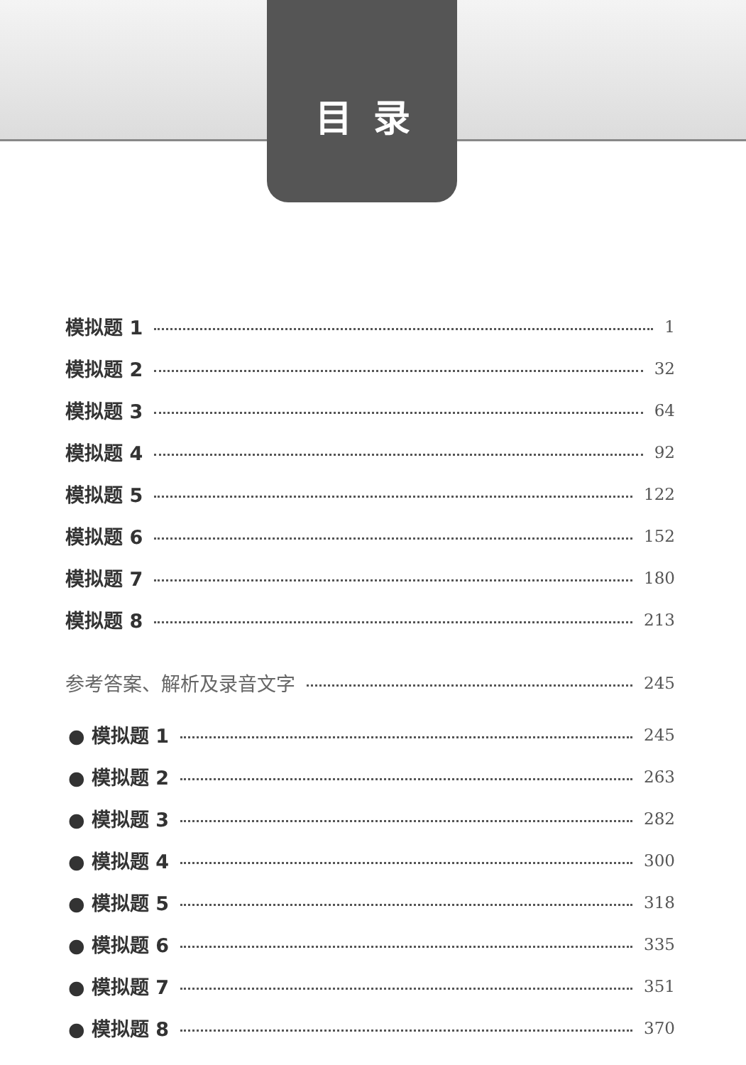目录
模拟题 1 1
模拟题 2 32
模拟题 3 64
模拟题 4 92
模拟题 5 122
模拟题 6 152
模拟题 7 180
模拟题 8 213
参考答案、解析及录音文字 245
● 模拟题 1 245
● 模拟题 2 263
● 模拟题 3 282
● 模拟题 4 300
● 模拟题 5 318
● 模拟题 6 335
● 模拟题 7 351
● 模拟题 8 370